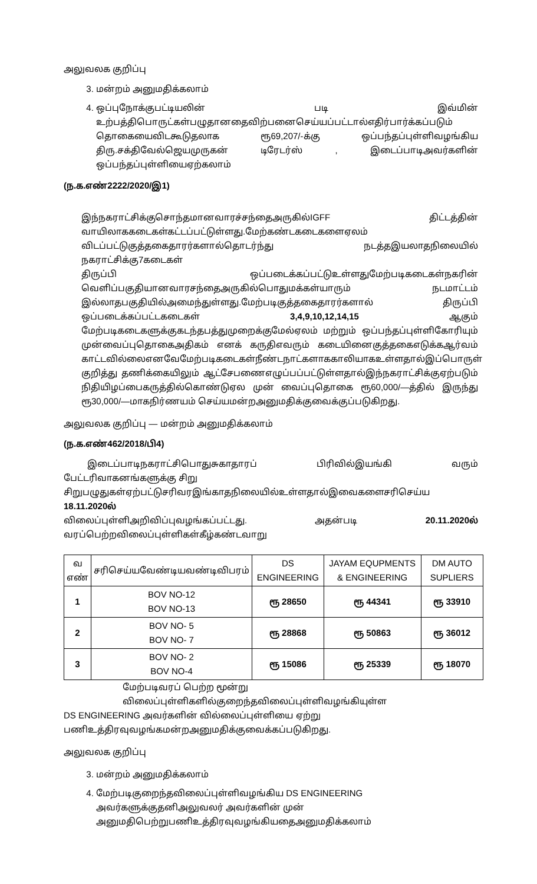அலுவலக குறிப்பு
3. மன்றம் அனுமதிக்கலாம்
4. ஒப்புநோக்குபட்டியலின் படி இவ்மின்
உற்பத்திபொருட்கள்பழுதானதைவிற்பனைசெய்யப்பட்டால்எதிர்பார்க்கப்படும்
தொகையைவிடகூடுதலாக ரூ69,207/-க்கு ஒப்பந்தப்புள்ளிவழங்கிய
திரு.சக்திவேல்ஜெயமுருகன் டிரேடர்ஸ் , இடைப்பாடிஅவர்களின்
ஒப்பந்தப்புள்ளியைஏற்கலாம்
(ந.க.எண்2222/2020/இ1)
இந்நகராட்சிக்குசொந்தமானவாரச்சந்தைஅருகில்IGFF திட்டத்தின்
வாயிலாககடைகள்கட்டப்பட்டுள்ளது.மேற்கண்டகடைகளைஏலம்
விடப்பட்டுகுத்தகைதாரர்களால்தொடர்ந்து நடத்தஇயலாதநிலையில் நகராட்சிக்கு7கடைகள்
திருப்பி ஒப்படைக்கப்பட்டுஉள்ளதுமேற்படிகடைகள்நகரின்
வெளிப்பகுதியானவாரசந்தைஅருகில்பொதுமக்கள்யாரும் நடமாட்டம்
இல்லாதபகுதியில்அமைந்துள்ளது.மேற்படிகுத்தகைதாரர்களால் திருப்பி
ஒப்படைக்கப்பட்டகடைகள் 3,4,9,10,12,14,15 ஆகும்
மேற்படிகடைகளுக்குகடந்தபத்துமுறைக்குமேல்ஏலம் மற்றும் ஒப்பந்தப்புள்ளிகோரியும்
முன்வைப்புதொகைஅதிகம் எனக் கருதிஎவரும் கடையினைகுத்தகைஎடுக்கஆர்வம்
காட்டவில்லைஎனவேமேற்படிகடைகள்நீண்டநாட்களாககாலியாகஉள்ளதால்இப்பொருள்
குறித்து தணிக்கையிலும் ஆட்சேபணைஎழுப்பப்பட்டுள்ளதால்இந்நகராட்சிக்குஏற்படும்
நிதியிழப்பைகருத்தில்கொண்டுஏல முன் வைப்புதொகை ரூ60,000/—த்தில் இருந்து
ரூ30,000/—மாகநிர்ணயம் செய்யமன்றஅனுமதிக்குவைக்குப்படுகிறது.
அலுவலக குறிப்பு — மன்றம் அனுமதிக்கலாம்
(ந.க.எண்462/2018/பி4)
இடைப்பாடிநகராட்சிபொதுசுகாதாரப் பிரிவில்இயங்கி வரும் பேட்டரிவாகனங்களுக்கு சிறு
சிறுபழுதுகள்ஏற்பட்டுசரிவரஇங்காதநிலையில்உள்ளதால்இவைகளைசரிசெய்ய 18.11.2020ல்
விலைப்புள்ளிஅறிவிப்புவழங்கப்பட்டது. அதன்படி 20.11.2020ல்
வரப்பெற்றவிலைப்புள்ளிகள்கீழ்கண்டவாறு
| வ எண் | சரிசெய்யவேண்டியவண்டிவிபரம் | DS ENGINEERING | JAYAM EQUPMENTS & ENGINEERING | DM AUTO SUPLIERS |
| --- | --- | --- | --- | --- |
| 1 | BOV NO-12 BOV NO-13 | ரூ 28650 | ரூ 44341 | ரூ 33910 |
| 2 | BOV NO- 5 BOV NO- 7 | ரூ 28868 | ரூ 50863 | ரூ 36012 |
| 3 | BOV NO- 2 BOV NO-4 | ரூ 15086 | ரூ 25339 | ரூ 18070 |
மேற்படிவரப் பெற்ற மூன்று விலைப்புள்ளிகளில்குறைந்தவிலைப்புள்ளிவழங்கியுள்ள
DS ENGINEERING அவர்களின் வில்லைப்புள்ளியை ஏற்று
பணிஉத்திரவுவழங்கமன்றஅனுமதிக்குவைக்கப்படுகிறது.
அலுவலக குறிப்பு
3. மன்றம் அனுமதிக்கலாம்
4. மேற்படிகுறைந்தவிலைப்புள்ளிவழங்கிய DS ENGINEERING அவர்களுக்குதனிஅலுவலர் அவர்களின் முன் அனுமதிபெற்றுபணிஉத்திரவுவழங்கியதைஅனுமதிக்கலாம்